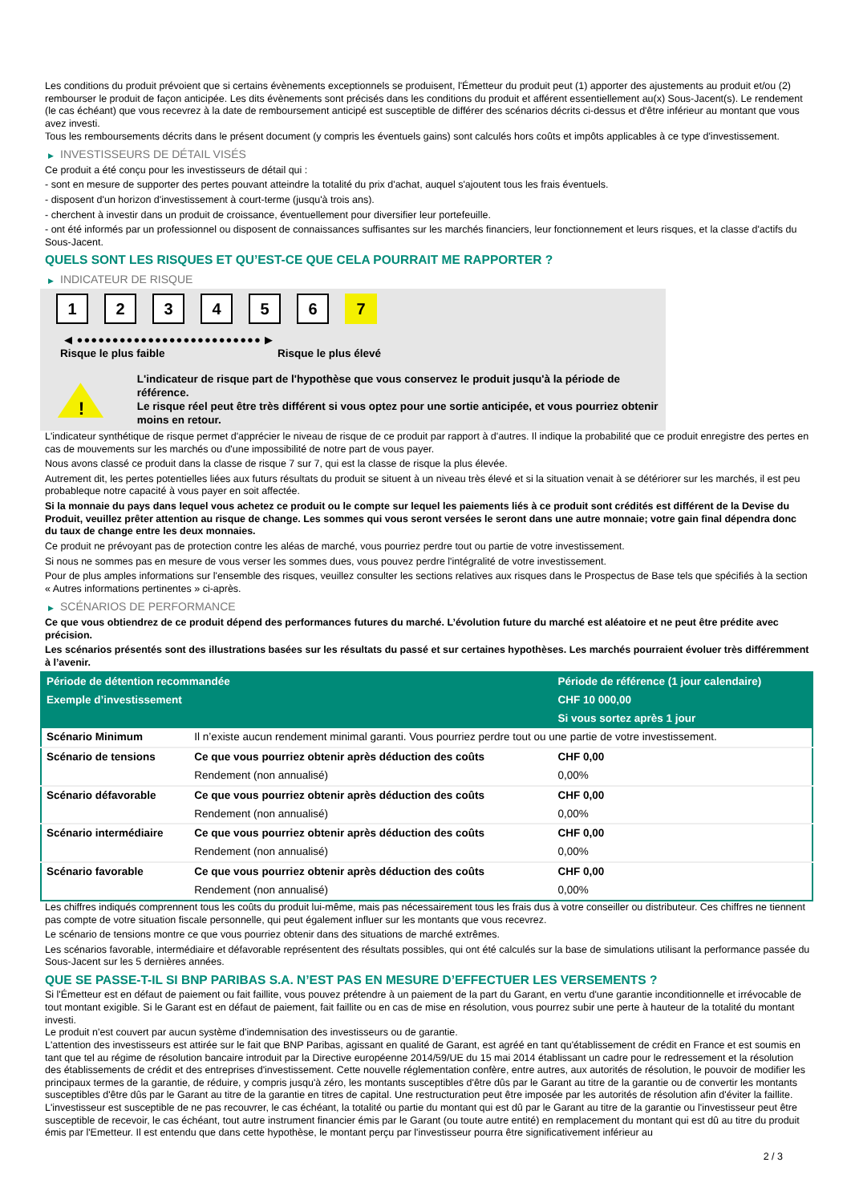Les conditions du produit prévoient que si certains évènements exceptionnels se produisent, l'Émetteur du produit peut (1) apporter des ajustements au produit et/ou (2) rembourser le produit de façon anticipée. Les dits évènements sont précisés dans les conditions du produit et afférent essentiellement au(x) Sous-Jacent(s). Le rendement (le cas échéant) que vous recevrez à la date de remboursement anticipé est susceptible de différer des scénarios décrits ci-dessus et d'être inférieur au montant que vous avez investi.
Tous les remboursements décrits dans le présent document (y compris les éventuels gains) sont calculés hors coûts et impôts applicables à ce type d'investissement.
▶ INVESTISSEURS DE DÉTAIL VISÉS
Ce produit a été conçu pour les investisseurs de détail qui :
- sont en mesure de supporter des pertes pouvant atteindre la totalité du prix d'achat, auquel s'ajoutent tous les frais éventuels.
- disposent d'un horizon d'investissement à court-terme (jusqu'à trois ans).
- cherchent à investir dans un produit de croissance, éventuellement pour diversifier leur portefeuille.
- ont été informés par un professionnel ou disposent de connaissances suffisantes sur les marchés financiers, leur fonctionnement et leurs risques, et la classe d'actifs du Sous-Jacent.
QUELS SONT LES RISQUES ET QU’EST-CE QUE CELA POURRAIT ME RAPPORTER ?
▶ INDICATEUR DE RISQUE
123456 7
◀ ●●●●●●●●●●●●●●●●●●●●●●●●●● ▶
Risque le plus faible Risque le plus élevé
!
L'indicateur de risque part de l'hypothèse que vous conservez le produit jusqu'à la période de référence.
Le risque réel peut être très différent si vous optez pour une sortie anticipée, et vous pourriez obtenir moins en retour.
L'indicateur synthétique de risque permet d'apprécier le niveau de risque de ce produit par rapport à d'autres. Il indique la probabilité que ce produit enregistre des pertes en cas de mouvements sur les marchés ou d'une impossibilité de notre part de vous payer.
Nous avons classé ce produit dans la classe de risque 7 sur 7, qui est la classe de risque la plus élevée.
Autrement dit, les pertes potentielles liées aux futurs résultats du produit se situent à un niveau très élevé et si la situation venait à se détériorer sur les marchés, il est peu probableque notre capacité à vous payer en soit affectée.
Si la monnaie du pays dans lequel vous achetez ce produit ou le compte sur lequel les paiements liés à ce produit sont crédités est différent de la Devise du Produit, veuillez prêter attention au risque de change. Les sommes qui vous seront versées le seront dans une autre monnaie; votre gain final dépendra donc du taux de change entre les deux monnaies.
Ce produit ne prévoyant pas de protection contre les aléas de marché, vous pourriez perdre tout ou partie de votre investissement.
Si nous ne sommes pas en mesure de vous verser les sommes dues, vous pouvez perdre l'intégralité de votre investissement.
Pour de plus amples informations sur l'ensemble des risques, veuillez consulter les sections relatives aux risques dans le Prospectus de Base tels que spécifiés à la section « Autres informations pertinentes » ci-après.
▶ SCÉNARIOS DE PERFORMANCE
Ce que vous obtiendrez de ce produit dépend des performances futures du marché. L’évolution future du marché est aléatoire et ne peut être prédite avec précision.
Les scénarios présentés sont des illustrations basées sur les résultats du passé et sur certaines hypothèses. Les marchés pourraient évoluer très différemment à l’avenir.
| Période de détention recommandée | | Période de référence (1 jour calendaire) |
| --- | --- | --- |
| Exemple d’investissement | | CHF 10 000,00 |
| | | Si vous sortez après 1 jour |
| Scénario Minimum | Il n’existe aucun rendement minimal garanti. Vous pourriez perdre tout ou une partie de votre investissement. | |
| Scénario de tensions | Ce que vous pourriez obtenir après déduction des coûts | CHF 0,00 |
| | Rendement (non annualisé) | 0,00% |
| Scénario défavorable | Ce que vous pourriez obtenir après déduction des coûts | CHF 0,00 |
| | Rendement (non annualisé) | 0,00% |
| Scénario intermédiaire | Ce que vous pourriez obtenir après déduction des coûts | CHF 0,00 |
| | Rendement (non annualisé) | 0,00% |
| Scénario favorable | Ce que vous pourriez obtenir après déduction des coûts | CHF 0,00 |
| | Rendement (non annualisé) | 0,00% |
Les chiffres indiqués comprennent tous les coûts du produit lui-même, mais pas nécessairement tous les frais dus à votre conseiller ou distributeur. Ces chiffres ne tiennent pas compte de votre situation fiscale personnelle, qui peut également influer sur les montants que vous recevrez.
Le scénario de tensions montre ce que vous pourriez obtenir dans des situations de marché extrêmes.
Les scénarios favorable, intermédiaire et défavorable représentent des résultats possibles, qui ont été calculés sur la base de simulations utilisant la performance passée du Sous-Jacent sur les 5 dernières années.
QUE SE PASSE-T-IL SI BNP PARIBAS S.A. N’EST PAS EN MESURE D’EFFECTUER LES VERSEMENTS ?
Si l'Émetteur est en défaut de paiement ou fait faillite, vous pouvez prétendre à un paiement de la part du Garant, en vertu d'une garantie inconditionnelle et irrévocable de tout montant exigible. Si le Garant est en défaut de paiement, fait faillite ou en cas de mise en résolution, vous pourrez subir une perte à hauteur de la totalité du montant investi.
Le produit n'est couvert par aucun système d'indemnisation des investisseurs ou de garantie.
L'attention des investisseurs est attirée sur le fait que BNP Paribas, agissant en qualité de Garant, est agréé en tant qu'établissement de crédit en France et est soumis en tant que tel au régime de résolution bancaire introduit par la Directive européenne 2014/59/UE du 15 mai 2014 établissant un cadre pour le redressement et la résolution des établissements de crédit et des entreprises d'investissement. Cette nouvelle réglementation confère, entre autres, aux autorités de résolution, le pouvoir de modifier les principaux termes de la garantie, de réduire, y compris jusqu'à zéro, les montants susceptibles d'être dûs par le Garant au titre de la garantie ou de convertir les montants susceptibles d'être dûs par le Garant au titre de la garantie en titres de capital. Une restructuration peut être imposée par les autorités de résolution afin d'éviter la faillite. L'investisseur est susceptible de ne pas recouvrer, le cas échéant, la totalité ou partie du montant qui est dû par le Garant au titre de la garantie ou l'investisseur peut être susceptible de recevoir, le cas échéant, tout autre instrument financier émis par le Garant (ou toute autre entité) en remplacement du montant qui est dû au titre du produit émis par l'Emetteur. Il est entendu que dans cette hypothèse, le montant perçu par l'investisseur pourra être significativement inférieur au
2 / 3